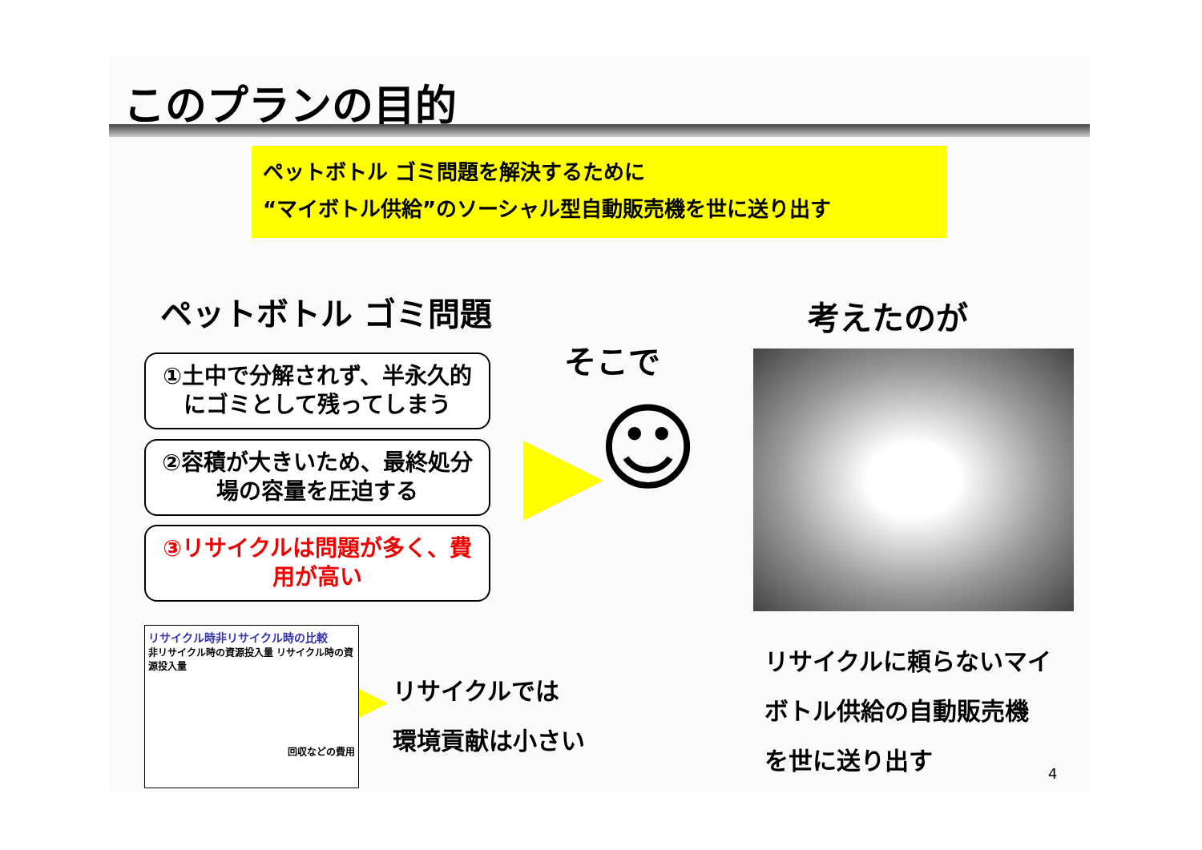このプランの目的
ペットボトル ゴミ問題を解決するために
“マイボトル供給”のソーシャル型自動販売機を世に送り出す
ペットボトル ゴミ問題 考えたのが
そこで
①土中で分解されず、半永久的にゴミとして残ってしまう
②容積が大きいため、最終処分場の容量を圧迫する
③リサイクルは問題が多く、費用が高い
☺
リサイクル時非リサイクル時の比較
非リサイクル時の資源投入量 リサイクル時の資源投入量
回収などの費用
リサイクルでは
環境貢献は小さい
リサイクルに頼らないマイ
ボトル供給の自動販売機
を世に送り出す
4